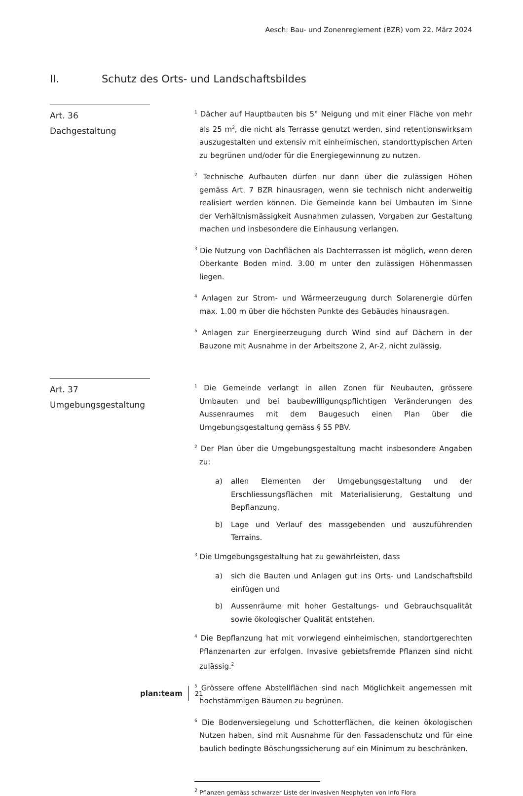Aesch: Bau- und Zonenreglement (BZR) vom 22. März 2024
II. Schutz des Orts- und Landschaftsbildes
Art. 36
Dachgestaltung
<sup>1</sup> Dächer auf Hauptbauten bis 5° Neigung und mit einer Fläche von mehr als 25 m<sup>2</sup>, die nicht als Terrasse genutzt werden, sind retentionswirksam auszugestalten und extensiv mit einheimischen, standorttypischen Arten zu begrünen und/oder für die Energiegewinnung zu nutzen.
<sup>2</sup> Technische Aufbauten dürfen nur dann über die zulässigen Höhen gemäss Art. 7 BZR hinausragen, wenn sie technisch nicht anderweitig realisiert werden können. Die Gemeinde kann bei Umbauten im Sinne der Verhältnismässigkeit Ausnahmen zulassen, Vorgaben zur Gestaltung machen und insbesondere die Einhausung verlangen.
<sup>3</sup> Die Nutzung von Dachflächen als Dachterrassen ist möglich, wenn deren Oberkante Boden mind. 3.00 m unter den zulässigen Höhenmassen liegen.
<sup>4</sup> Anlagen zur Strom- und Wärmeerzeugung durch Solarenergie dürfen max. 1.00 m über die höchsten Punkte des Gebäudes hinausragen.
<sup>5</sup> Anlagen zur Energieerzeugung durch Wind sind auf Dächern in der Bauzone mit Ausnahme in der Arbeitszone 2, Ar-2, nicht zulässig.
Art. 37
Umgebungsgestaltung
<sup>1</sup> Die Gemeinde verlangt in allen Zonen für Neubauten, grössere Umbauten und bei baubewilligungspflichtigen Veränderungen des Aussenraumes mit dem Baugesuch einen Plan über die Umgebungsgestaltung gemäss § 55 PBV.
<sup>2</sup> Der Plan über die Umgebungsgestaltung macht insbesondere Angaben zu:
a) allen Elementen der Umgebungsgestaltung und der Erschliessungsflächen mit Materialisierung, Gestaltung und Bepflanzung,
b) Lage und Verlauf des massgebenden und auszuführenden Terrains.
<sup>3</sup> Die Umgebungsgestaltung hat zu gewährleisten, dass
a) sich die Bauten und Anlagen gut ins Orts- und Landschaftsbild einfügen und
b) Aussenräume mit hoher Gestaltungs- und Gebrauchsqualität sowie ökologischer Qualität entstehen.
<sup>4</sup> Die Bepflanzung hat mit vorwiegend einheimischen, standortgerechten Pflanzenarten zur erfolgen. Invasive gebietsfremde Pflanzen sind nicht zulässig.<sup>2</sup>
<sup>5</sup> Grössere offene Abstellflächen sind nach Möglichkeit angemessen mit hochstämmigen Bäumen zu begrünen.
<sup>6</sup> Die Bodenversiegelung und Schotterflächen, die keinen ökologischen Nutzen haben, sind mit Ausnahme für den Fassadenschutz und für eine baulich bedingte Böschungssicherung auf ein Minimum zu beschränken.
<sup>2</sup> Pflanzen gemäss schwarzer Liste der invasiven Neophyten von Info Flora
plan:team 21